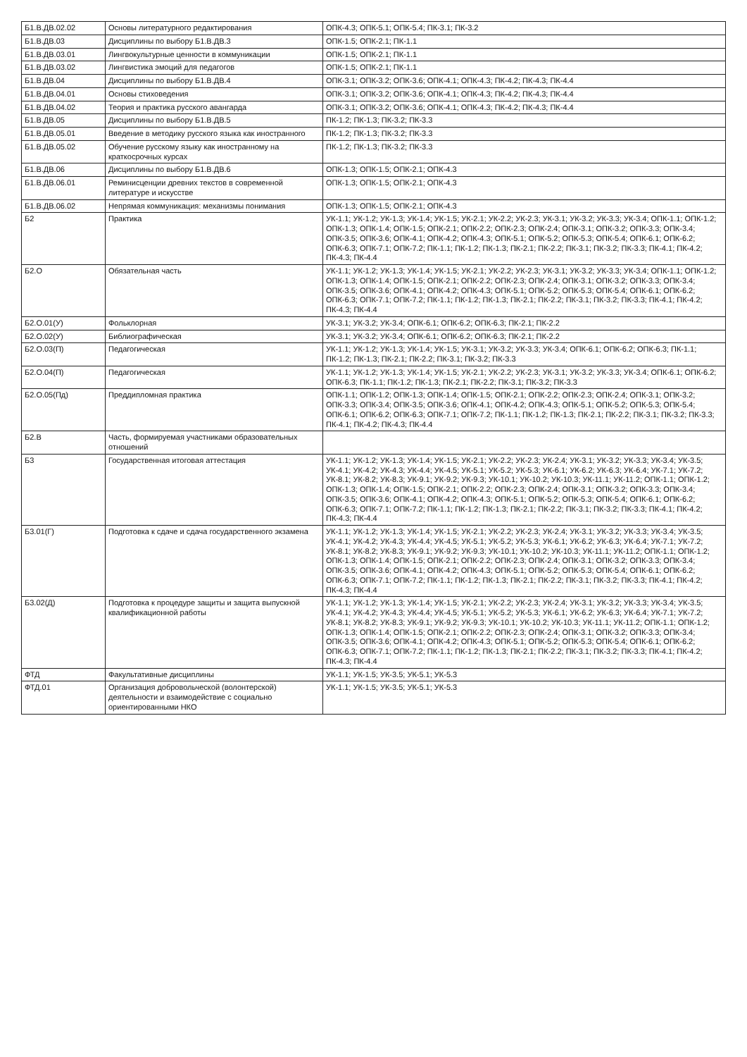| Б1.В.ДВ.02.02 | Основы литературного редактирования | ОПК-4.3; ОПК-5.1; ОПК-5.4; ПК-3.1; ПК-3.2 |
| Б1.В.ДВ.03 | Дисциплины по выбору Б1.В.ДВ.3 | ОПК-1.5; ОПК-2.1; ПК-1.1 |
| Б1.В.ДВ.03.01 | Лингвокультурные ценности в коммуникации | ОПК-1.5; ОПК-2.1; ПК-1.1 |
| Б1.В.ДВ.03.02 | Лингвистика эмоций для педагогов | ОПК-1.5; ОПК-2.1; ПК-1.1 |
| Б1.В.ДВ.04 | Дисциплины по выбору Б1.В.ДВ.4 | ОПК-3.1; ОПК-3.2; ОПК-3.6; ОПК-4.1; ОПК-4.3; ПК-4.2; ПК-4.3; ПК-4.4 |
| Б1.В.ДВ.04.01 | Основы стиховедения | ОПК-3.1; ОПК-3.2; ОПК-3.6; ОПК-4.1; ОПК-4.3; ПК-4.2; ПК-4.3; ПК-4.4 |
| Б1.В.ДВ.04.02 | Теория и практика русского авангарда | ОПК-3.1; ОПК-3.2; ОПК-3.6; ОПК-4.1; ОПК-4.3; ПК-4.2; ПК-4.3; ПК-4.4 |
| Б1.В.ДВ.05 | Дисциплины по выбору Б1.В.ДВ.5 | ПК-1.2; ПК-1.3; ПК-3.2; ПК-3.3 |
| Б1.В.ДВ.05.01 | Введение в методику русского языка как иностранного | ПК-1.2; ПК-1.3; ПК-3.2; ПК-3.3 |
| Б1.В.ДВ.05.02 | Обучение русскому языку как иностранному на краткосрочных курсах | ПК-1.2; ПК-1.3; ПК-3.2; ПК-3.3 |
| Б1.В.ДВ.06 | Дисциплины по выбору Б1.В.ДВ.6 | ОПК-1.3; ОПК-1.5; ОПК-2.1; ОПК-4.3 |
| Б1.В.ДВ.06.01 | Реминисценции древних текстов в современной литературе и искусстве | ОПК-1.3; ОПК-1.5; ОПК-2.1; ОПК-4.3 |
| Б1.В.ДВ.06.02 | Непрямая коммуникация: механизмы понимания | ОПК-1.3; ОПК-1.5; ОПК-2.1; ОПК-4.3 |
| Б2 | Практика | УК-1.1; УК-1.2; УК-1.3; УК-1.4; УК-1.5; УК-2.1; УК-2.2; УК-2.3; УК-3.1; УК-3.2; УК-3.3; УК-3.4; ОПК-1.1; ОПК-1.2; ОПК-1.3; ОПК-1.4; ОПК-1.5; ОПК-2.1; ОПК-2.2; ОПК-2.3; ОПК-2.4; ОПК-3.1; ОПК-3.2; ОПК-3.3; ОПК-3.4; ОПК-3.5; ОПК-3.6; ОПК-4.1; ОПК-4.2; ОПК-4.3; ОПК-5.1; ОПК-5.2; ОПК-5.3; ОПК-5.4; ОПК-6.1; ОПК-6.2; ОПК-6.3; ОПК-7.1; ОПК-7.2; ПК-1.1; ПК-1.2; ПК-1.3; ПК-2.1; ПК-2.2; ПК-3.1; ПК-3.2; ПК-3.3; ПК-4.1; ПК-4.2; ПК-4.3; ПК-4.4 |
| Б2.О | Обязательная часть | УК-1.1; УК-1.2; УК-1.3; УК-1.4; УК-1.5; УК-2.1; УК-2.2; УК-2.3; УК-3.1; УК-3.2; УК-3.3; УК-3.4; ОПК-1.1; ОПК-1.2; ОПК-1.3; ОПК-1.4; ОПК-1.5; ОПК-2.1; ОПК-2.2; ОПК-2.3; ОПК-2.4; ОПК-3.1; ОПК-3.2; ОПК-3.3; ОПК-3.4; ОПК-3.5; ОПК-3.6; ОПК-4.1; ОПК-4.2; ОПК-4.3; ОПК-5.1; ОПК-5.2; ОПК-5.3; ОПК-5.4; ОПК-6.1; ОПК-6.2; ОПК-6.3; ОПК-7.1; ОПК-7.2; ПК-1.1; ПК-1.2; ПК-1.3; ПК-2.1; ПК-2.2; ПК-3.1; ПК-3.2; ПК-3.3; ПК-4.1; ПК-4.2; ПК-4.3; ПК-4.4 |
| Б2.О.01(У) | Фольклорная | УК-3.1; УК-3.2; УК-3.4; ОПК-6.1; ОПК-6.2; ОПК-6.3; ПК-2.1; ПК-2.2 |
| Б2.О.02(У) | Библиографическая | УК-3.1; УК-3.2; УК-3.4; ОПК-6.1; ОПК-6.2; ОПК-6.3; ПК-2.1; ПК-2.2 |
| Б2.О.03(П) | Педагогическая | УК-1.1; УК-1.2; УК-1.3; УК-1.4; УК-1.5; УК-3.1; УК-3.2; УК-3.3; УК-3.4; ОПК-6.1; ОПК-6.2; ОПК-6.3; ПК-1.1; ПК-1.2; ПК-1.3; ПК-2.1; ПК-2.2; ПК-3.1; ПК-3.2; ПК-3.3 |
| Б2.О.04(П) | Педагогическая | УК-1.1; УК-1.2; УК-1.3; УК-1.4; УК-1.5; УК-2.1; УК-2.2; УК-2.3; УК-3.1; УК-3.2; УК-3.3; УК-3.4; ОПК-6.1; ОПК-6.2; ОПК-6.3; ПК-1.1; ПК-1.2; ПК-1.3; ПК-2.1; ПК-2.2; ПК-3.1; ПК-3.2; ПК-3.3 |
| Б2.О.05(Пд) | Преддипломная практика | ОПК-1.1; ОПК-1.2; ОПК-1.3; ОПК-1.4; ОПК-1.5; ОПК-2.1; ОПК-2.2; ОПК-2.3; ОПК-2.4; ОПК-3.1; ОПК-3.2; ОПК-3.3; ОПК-3.4; ОПК-3.5; ОПК-3.6; ОПК-4.1; ОПК-4.2; ОПК-4.3; ОПК-5.1; ОПК-5.2; ОПК-5.3; ОПК-5.4; ОПК-6.1; ОПК-6.2; ОПК-6.3; ОПК-7.1; ОПК-7.2; ПК-1.1; ПК-1.2; ПК-1.3; ПК-2.1; ПК-2.2; ПК-3.1; ПК-3.2; ПК-3.3; ПК-4.1; ПК-4.2; ПК-4.3; ПК-4.4 |
| Б2.В | Часть, формируемая участниками образовательных отношений | |
| Б3 | Государственная итоговая аттестация | УК-1.1; УК-1.2; УК-1.3; УК-1.4; УК-1.5; УК-2.1; УК-2.2; УК-2.3; УК-2.4; УК-3.1; УК-3.2; УК-3.3; УК-3.4; УК-3.5; УК-4.1; УК-4.2; УК-4.3; УК-4.4; УК-4.5; УК-5.1; УК-5.2; УК-5.3; УК-6.1; УК-6.2; УК-6.3; УК-6.4; УК-7.1; УК-7.2; УК-8.1; УК-8.2; УК-8.3; УК-9.1; УК-9.2; УК-9.3; УК-10.1; УК-10.2; УК-10.3; УК-11.1; УК-11.2; ОПК-1.1; ОПК-1.2; ОПК-1.3; ОПК-1.4; ОПК-1.5; ОПК-2.1; ОПК-2.2; ОПК-2.3; ОПК-2.4; ОПК-3.1; ОПК-3.2; ОПК-3.3; ОПК-3.4; ОПК-3.5; ОПК-3.6; ОПК-4.1; ОПК-4.2; ОПК-4.3; ОПК-5.1; ОПК-5.2; ОПК-5.3; ОПК-5.4; ОПК-6.1; ОПК-6.2; ОПК-6.3; ОПК-7.1; ОПК-7.2; ПК-1.1; ПК-1.2; ПК-1.3; ПК-2.1; ПК-2.2; ПК-3.1; ПК-3.2; ПК-3.3; ПК-4.1; ПК-4.2; ПК-4.3; ПК-4.4 |
| Б3.01(Г) | Подготовка к сдаче и сдача государственного экзамена | УК-1.1; УК-1.2; УК-1.3; УК-1.4; УК-1.5; УК-2.1; УК-2.2; УК-2.3; УК-2.4; УК-3.1; УК-3.2; УК-3.3; УК-3.4; УК-3.5; УК-4.1; УК-4.2; УК-4.3; УК-4.4; УК-4.5; УК-5.1; УК-5.2; УК-5.3; УК-6.1; УК-6.2; УК-6.3; УК-6.4; УК-7.1; УК-7.2; УК-8.1; УК-8.2; УК-8.3; УК-9.1; УК-9.2; УК-9.3; УК-10.1; УК-10.2; УК-10.3; УК-11.1; УК-11.2; ОПК-1.1; ОПК-1.2; ОПК-1.3; ОПК-1.4; ОПК-1.5; ОПК-2.1; ОПК-2.2; ОПК-2.3; ОПК-2.4; ОПК-3.1; ОПК-3.2; ОПК-3.3; ОПК-3.4; ОПК-3.5; ОПК-3.6; ОПК-4.1; ОПК-4.2; ОПК-4.3; ОПК-5.1; ОПК-5.2; ОПК-5.3; ОПК-5.4; ОПК-6.1; ОПК-6.2; ОПК-6.3; ОПК-7.1; ОПК-7.2; ПК-1.1; ПК-1.2; ПК-1.3; ПК-2.1; ПК-2.2; ПК-3.1; ПК-3.2; ПК-3.3; ПК-4.1; ПК-4.2; ПК-4.3; ПК-4.4 |
| Б3.02(Д) | Подготовка к процедуре защиты и защита выпускной квалификационной работы | УК-1.1; УК-1.2; УК-1.3; УК-1.4; УК-1.5; УК-2.1; УК-2.2; УК-2.3; УК-2.4; УК-3.1; УК-3.2; УК-3.3; УК-3.4; УК-3.5; УК-4.1; УК-4.2; УК-4.3; УК-4.4; УК-4.5; УК-5.1; УК-5.2; УК-5.3; УК-6.1; УК-6.2; УК-6.3; УК-6.4; УК-7.1; УК-7.2; УК-8.1; УК-8.2; УК-8.3; УК-9.1; УК-9.2; УК-9.3; УК-10.1; УК-10.2; УК-10.3; УК-11.1; УК-11.2; ОПК-1.1; ОПК-1.2; ОПК-1.3; ОПК-1.4; ОПК-1.5; ОПК-2.1; ОПК-2.2; ОПК-2.3; ОПК-2.4; ОПК-3.1; ОПК-3.2; ОПК-3.3; ОПК-3.4; ОПК-3.5; ОПК-3.6; ОПК-4.1; ОПК-4.2; ОПК-4.3; ОПК-5.1; ОПК-5.2; ОПК-5.3; ОПК-5.4; ОПК-6.1; ОПК-6.2; ОПК-6.3; ОПК-7.1; ОПК-7.2; ПК-1.1; ПК-1.2; ПК-1.3; ПК-2.1; ПК-2.2; ПК-3.1; ПК-3.2; ПК-3.3; ПК-4.1; ПК-4.2; ПК-4.3; ПК-4.4 |
| ФТД | Факультативные дисциплины | УК-1.1; УК-1.5; УК-3.5; УК-5.1; УК-5.3 |
| ФТД.01 | Организация добровольческой (волонтерской) деятельности и взаимодействие с социально ориентированными НКО | УК-1.1; УК-1.5; УК-3.5; УК-5.1; УК-5.3 |